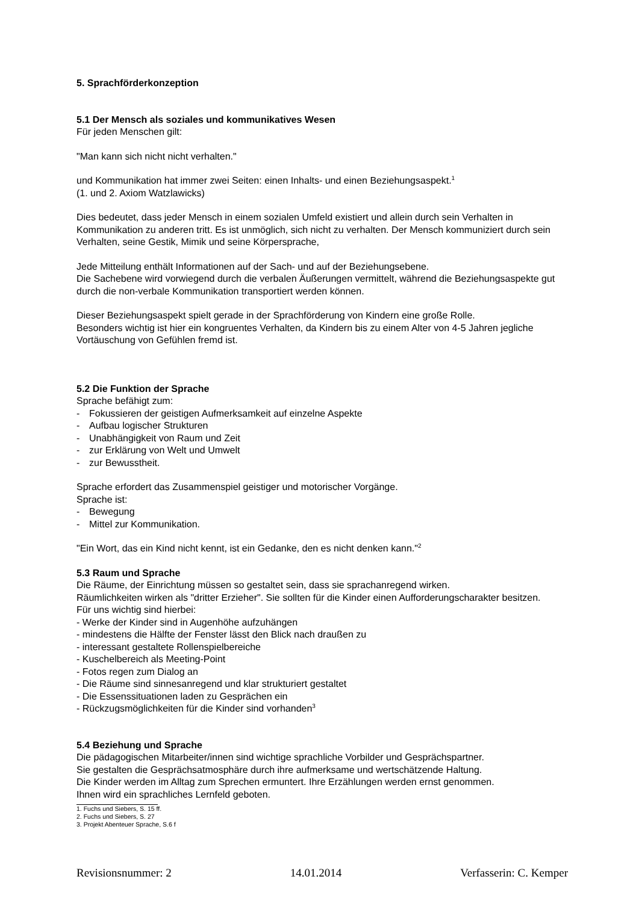5. Sprachförderkonzeption
5.1 Der Mensch als soziales und kommunikatives Wesen
Für jeden Menschen gilt:
"Man kann sich nicht nicht verhalten."
und Kommunikation hat immer zwei Seiten: einen Inhalts- und einen Beziehungsaspekt.<sup>1</sup>
(1. und 2. Axiom Watzlawicks)
Dies bedeutet, dass jeder Mensch in einem sozialen Umfeld existiert und allein durch sein Verhalten in Kommunikation zu anderen tritt. Es ist unmöglich, sich nicht zu verhalten. Der Mensch kommuniziert durch sein Verhalten, seine Gestik, Mimik und seine Körpersprache,
Jede Mitteilung enthält Informationen auf der Sach- und auf der Beziehungsebene.
Die Sachebene wird vorwiegend durch die verbalen Äußerungen vermittelt, während die Beziehungsaspekte gut durch die non-verbale Kommunikation transportiert werden können.
Dieser Beziehungsaspekt spielt gerade in der Sprachförderung von Kindern eine große Rolle.
Besonders wichtig ist hier ein kongruentes Verhalten, da Kindern bis zu einem Alter von 4-5 Jahren jegliche Vortäuschung von Gefühlen fremd ist.
5.2 Die Funktion der Sprache
Sprache befähigt zum:
- Fokussieren der geistigen Aufmerksamkeit auf einzelne Aspekte
- Aufbau logischer Strukturen
- Unabhängigkeit von Raum und Zeit
- zur Erklärung von Welt und Umwelt
- zur Bewusstheit.
Sprache erfordert das Zusammenspiel geistiger und motorischer Vorgänge.
Sprache ist:
- Bewegung
- Mittel zur Kommunikation.
"Ein Wort, das ein Kind nicht kennt, ist ein Gedanke, den es nicht denken kann."<sup>2</sup>
5.3 Raum und Sprache
Die Räume, der Einrichtung müssen so gestaltet sein, dass sie sprachanregend wirken.
Räumlichkeiten wirken als "dritter Erzieher". Sie sollten für die Kinder einen Aufforderungscharakter besitzen.
Für uns wichtig sind hierbei:
- Werke der Kinder sind in Augenhöhe aufzuhängen
- mindestens die Hälfte der Fenster lässt den Blick nach draußen zu
- interessant gestaltete Rollenspielbereiche
- Kuschelbereich als Meeting-Point
- Fotos regen zum Dialog an
- Die Räume sind sinnesanregend und klar strukturiert gestaltet
- Die Essenssituationen laden zu Gesprächen ein
- Rückzugsmöglichkeiten für die Kinder sind vorhanden<sup>3</sup>
5.4 Beziehung und Sprache
Die pädagogischen Mitarbeiter/innen sind wichtige sprachliche Vorbilder und Gesprächspartner.
Sie gestalten die Gesprächsatmosphäre durch ihre aufmerksame und wertschätzende Haltung.
Die Kinder werden im Alltag zum Sprechen ermuntert. Ihre Erzählungen werden ernst genommen.
Ihnen wird ein sprachliches Lernfeld geboten.
1. Fuchs und Siebers, S. 15 ff.
2. Fuchs und Siebers, S. 27
3. Projekt Abenteuer Sprache, S.6 f
Revisionsnummer: 2 14.01.2014 Verfasserin: C. Kemper